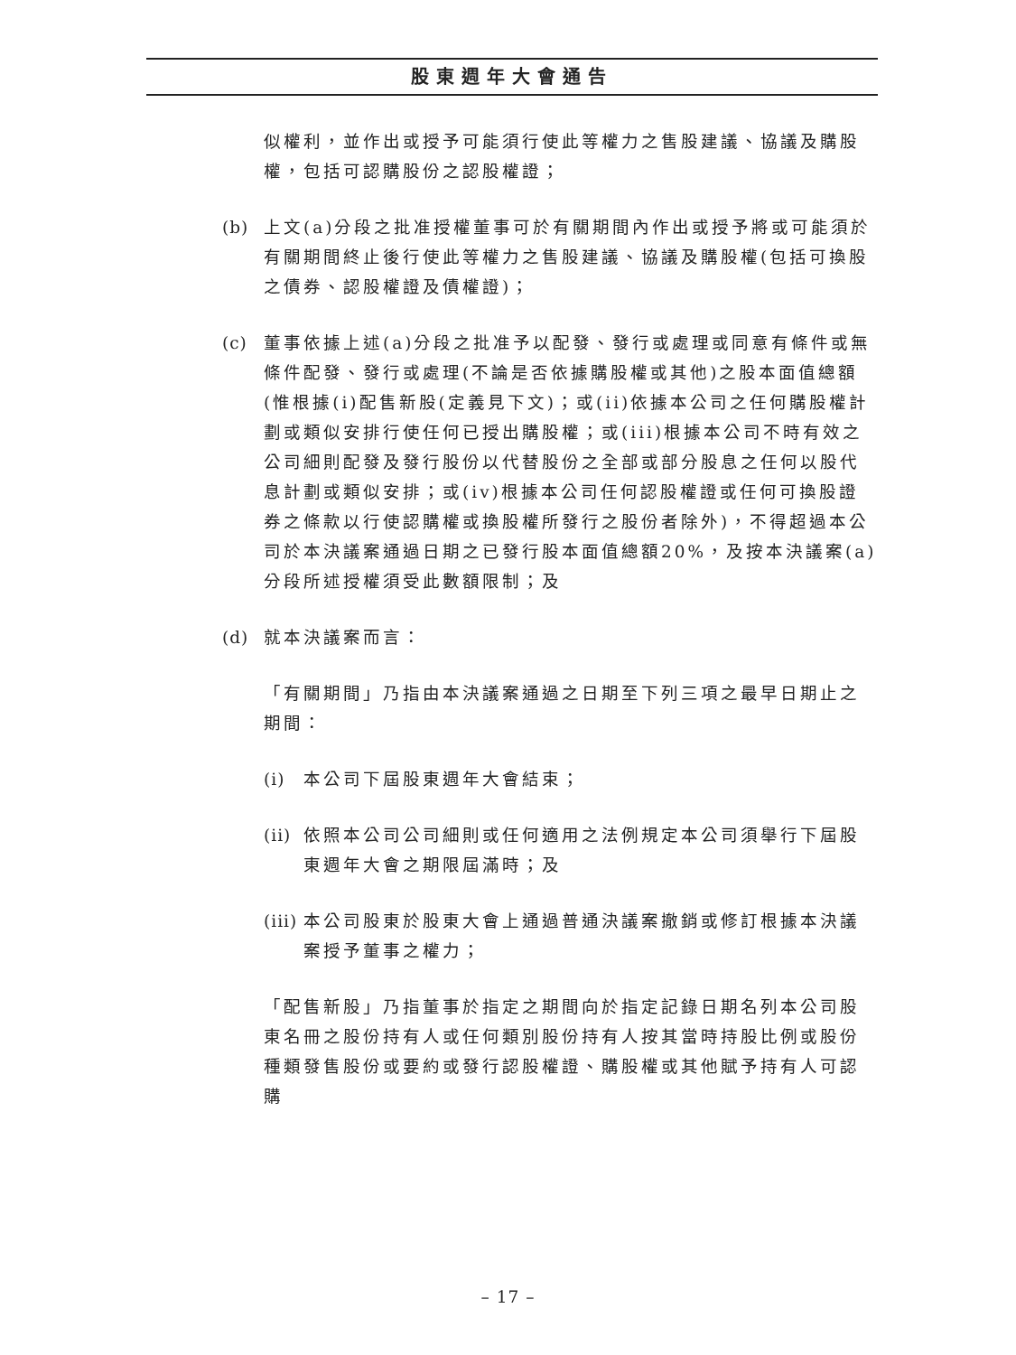股東週年大會通告
似權利，並作出或授予可能須行使此等權力之售股建議、協議及購股權，包括可認購股份之認股權證；
(b) 上文(a)分段之批准授權董事可於有關期間內作出或授予將或可能須於有關期間終止後行使此等權力之售股建議、協議及購股權(包括可換股之債券、認股權證及債權證)；
(c) 董事依據上述(a)分段之批准予以配發、發行或處理或同意有條件或無條件配發、發行或處理(不論是否依據購股權或其他)之股本面值總額(惟根據(i)配售新股(定義見下文)；或(ii)依據本公司之任何購股權計劃或類似安排行使任何已授出購股權；或(iii)根據本公司不時有效之公司細則配發及發行股份以代替股份之全部或部分股息之任何以股代息計劃或類似安排；或(iv)根據本公司任何認股權證或任何可換股證券之條款以行使認購權或換股權所發行之股份者除外)，不得超過本公司於本決議案通過日期之已發行股本面值總額20%，及按本決議案(a)分段所述授權須受此數額限制；及
(d) 就本決議案而言：
「有關期間」乃指由本決議案通過之日期至下列三項之最早日期止之期間：
(i) 本公司下屆股東週年大會結束；
(ii)
依照本公司公司細則或任何適用之法例規定本公司須舉行下屆股東週年大會之期限屆滿時；及
(iii)
本公司股東於股東大會上通過普通決議案撤銷或修訂根據本決議案授予董事之權力；
「配售新股」乃指董事於指定之期間向於指定記錄日期名列本公司股東名冊之股份持有人或任何類別股份持有人按其當時持股比例或股份種類發售股份或要約或發行認股權證、購股權或其他賦予持有人可認購
– 17 –